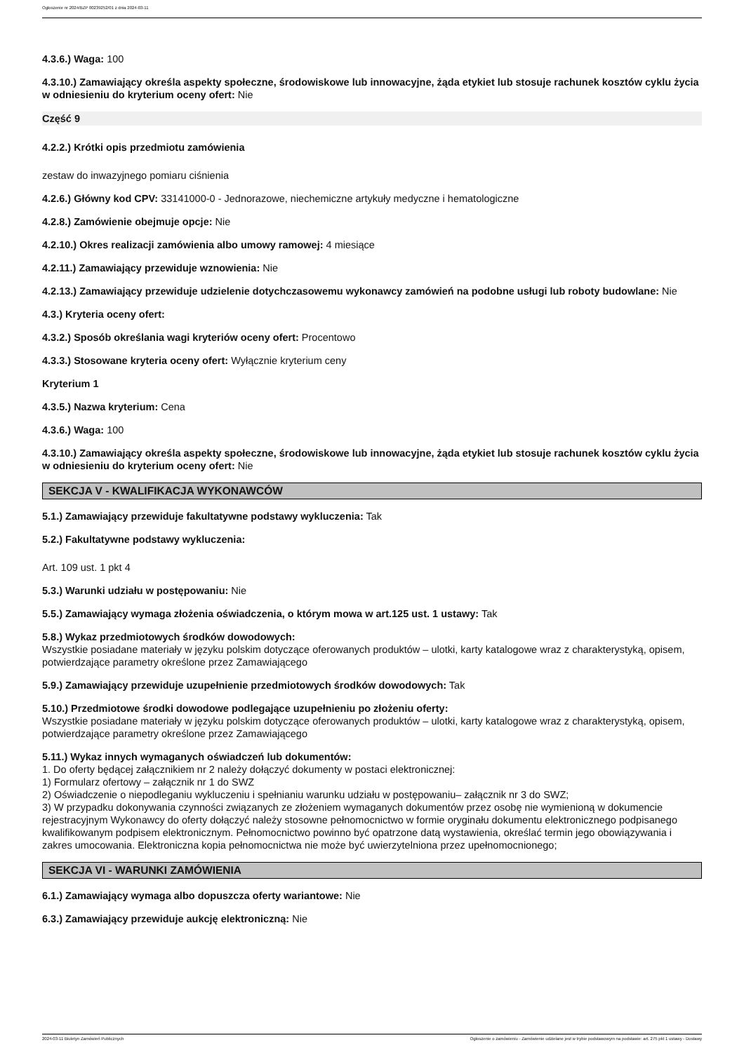Ogłoszenie nr 2024/BZP 00239252/01 z dnia 2024-03-11
4.3.6.) Waga: 100
4.3.10.) Zamawiający określa aspekty społeczne, środowiskowe lub innowacyjne, żąda etykiet lub stosuje rachunek kosztów cyklu życia w odniesieniu do kryterium oceny ofert: Nie
Część 9
4.2.2.) Krótki opis przedmiotu zamówienia
zestaw do inwazyjnego pomiaru ciśnienia
4.2.6.) Główny kod CPV: 33141000-0 - Jednorazowe, niechemiczne artykuły medyczne i hematologiczne
4.2.8.) Zamówienie obejmuje opcje: Nie
4.2.10.) Okres realizacji zamówienia albo umowy ramowej: 4 miesiące
4.2.11.) Zamawiający przewiduje wznowienia: Nie
4.2.13.) Zamawiający przewiduje udzielenie dotychczasowemu wykonawcy zamówień na podobne usługi lub roboty budowlane: Nie
4.3.) Kryteria oceny ofert:
4.3.2.) Sposób określania wagi kryteriów oceny ofert: Procentowo
4.3.3.) Stosowane kryteria oceny ofert: Wyłącznie kryterium ceny
Kryterium 1
4.3.5.) Nazwa kryterium: Cena
4.3.6.) Waga: 100
4.3.10.) Zamawiający określa aspekty społeczne, środowiskowe lub innowacyjne, żąda etykiet lub stosuje rachunek kosztów cyklu życia w odniesieniu do kryterium oceny ofert: Nie
SEKCJA V - KWALIFIKACJA WYKONAWCÓW
5.1.) Zamawiający przewiduje fakultatywne podstawy wykluczenia: Tak
5.2.) Fakultatywne podstawy wykluczenia:
Art. 109 ust. 1 pkt 4
5.3.) Warunki udziału w postępowaniu: Nie
5.5.) Zamawiający wymaga złożenia oświadczenia, o którym mowa w art.125 ust. 1 ustawy: Tak
5.8.) Wykaz przedmiotowych środków dowodowych:
Wszystkie posiadane materiały w języku polskim dotyczące oferowanych produktów – ulotki, karty katalogowe wraz z charakterystyką, opisem, potwierdzające parametry określone przez Zamawiającego
5.9.) Zamawiający przewiduje uzupełnienie przedmiotowych środków dowodowych: Tak
5.10.) Przedmiotowe środki dowodowe podlegające uzupełnieniu po złożeniu oferty:
Wszystkie posiadane materiały w języku polskim dotyczące oferowanych produktów – ulotki, karty katalogowe wraz z charakterystyką, opisem, potwierdzające parametry określone przez Zamawiającego
5.11.) Wykaz innych wymaganych oświadczeń lub dokumentów:
1. Do oferty będącej załącznikiem nr 2 należy dołączyć dokumenty w postaci elektronicznej:
1) Formularz ofertowy – załącznik nr 1 do SWZ
2) Oświadczenie o niepodleganiu wykluczeniu i spełnianiu warunku udziału w postępowaniu– załącznik nr 3 do SWZ;
3) W przypadku dokonywania czynności związanych ze złożeniem wymaganych dokumentów przez osobę nie wymienioną w dokumencie rejestracyjnym Wykonawcy do oferty dołączyć należy stosowne pełnomocnictwo w formie oryginału dokumentu elektronicznego podpisanego kwalifikowanym podpisem elektronicznym. Pełnomocnictwo powinno być opatrzone datą wystawienia, określać termin jego obowiązywania i zakres umocowania. Elektroniczna kopia pełnomocnictwa nie może być uwierzytelniona przez upełnomocnionego;
SEKCJA VI - WARUNKI ZAMÓWIENIA
6.1.) Zamawiający wymaga albo dopuszcza oferty wariantowe: Nie
6.3.) Zamawiający przewiduje aukcję elektroniczną: Nie
2024-03-11 Biuletyn Zamówień Publicznych Ogłoszenie o zamówieniu - Zamówienie udzielane jest w trybie podstawowym na podstawie: art. 275 pkt 1 ustawy - Dostawy